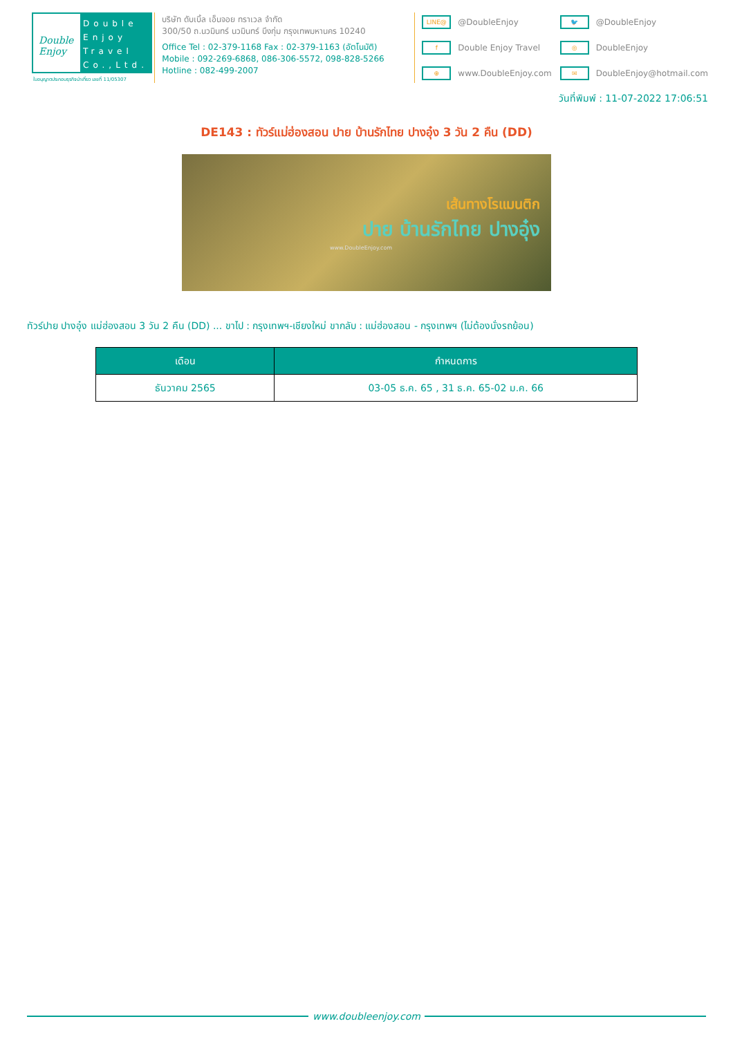Double Enjoy
Double Enjoy Travel Co.,Ltd.
ใบอนุญาตประกอบธุรกิจนำเที่ยว เลขที่ 11/05307
บริษัท ดับเบิ้ล เอ็นจอย ทราเวล จำกัด
300/50 ถ.นวมินทร์ นวมินทร์ บึงกุ่ม กรุงเทพมหานคร 10240
Office Tel : 02-379-1168 Fax : 02-379-1163 (อัตโนมัติ)
Mobile : 092-269-6868, 086-306-5572, 098-828-5266
Hotline : 082-499-2007
LINE@ @DoubleEnjoy
🐦 @DoubleEnjoy
f Double Enjoy Travel
◎ DoubleEnjoy
⊕ www.DoubleEnjoy.com
✉ DoubleEnjoy@hotmail.com
วันที่พิมพ์ : 11-07-2022 17:06:51
DE143 : ทัวร์แม่ฮ่องสอน ปาย บ้านรักไทย ปางอุ๋ง 3 วัน 2 คืน (DD)
เส้นทางโรแมนติก
ปาย บ้านรักไทย ปางอุ๋ง
www.DoubleEnjoy.com
ทัวร์ปาย ปางอุ๋ง แม่ฮ่องสอน 3 วัน 2 คืน (DD) ... ขาไป : กรุงเทพฯ-เชียงใหม่ ขากลับ : แม่ฮ่องสอน - กรุงเทพฯ (ไม่ต้องนั่งรถย้อน)
| เดือน | กำหนดการ |
| --- | --- |
| ธันวาคม 2565 | 03-05 ธ.ค. 65 , 31 ธ.ค. 65-02 ม.ค. 66 |
www.doubleenjoy.com